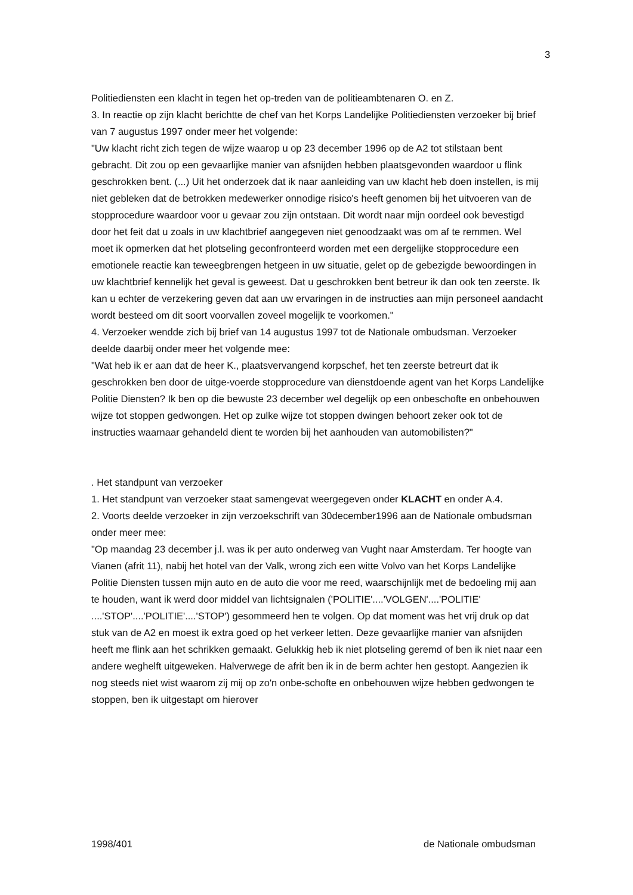3
Politiediensten een klacht in tegen het op-treden van de politieambtenaren O. en Z.
3. In reactie op zijn klacht berichtte de chef van het Korps Landelijke Politiediensten verzoeker bij brief van 7 augustus 1997 onder meer het volgende:
"Uw klacht richt zich tegen de wijze waarop u op 23 december 1996 op de A2 tot stilstaan bent gebracht. Dit zou op een gevaarlijke manier van afsnijden hebben plaatsgevonden waardoor u flink geschrokken bent. (...) Uit het onderzoek dat ik naar aanleiding van uw klacht heb doen instellen, is mij niet gebleken dat de betrokken medewerker onnodige risico's heeft genomen bij het uitvoeren van de stopprocedure waardoor voor u gevaar zou zijn ontstaan. Dit wordt naar mijn oordeel ook bevestigd door het feit dat u zoals in uw klachtbrief aangegeven niet genoodzaakt was om af te remmen. Wel moet ik opmerken dat het plotseling geconfronteerd worden met een dergelijke stopprocedure een emotionele reactie kan teweegbrengen hetgeen in uw situatie, gelet op de gebezigde bewoordingen in uw klachtbrief kennelijk het geval is geweest. Dat u geschrokken bent betreur ik dan ook ten zeerste. Ik kan u echter de verzekering geven dat aan uw ervaringen in de instructies aan mijn personeel aandacht wordt besteed om dit soort voorvallen zoveel mogelijk te voorkomen."
4. Verzoeker wendde zich bij brief van 14 augustus 1997 tot de Nationale ombudsman. Verzoeker deelde daarbij onder meer het volgende mee:
"Wat heb ik er aan dat de heer K., plaatsvervangend korpschef, het ten zeerste betreurt dat ik geschrokken ben door de uitge-voerde stopprocedure van dienstdoende agent van het Korps Landelijke Politie Diensten? Ik ben op die bewuste 23 december wel degelijk op een onbeschofte en onbehouwen wijze tot stoppen gedwongen. Het op zulke wijze tot stoppen dwingen behoort zeker ook tot de instructies waarnaar gehandeld dient te worden bij het aanhouden van automobilisten?"
. Het standpunt van verzoeker
1. Het standpunt van verzoeker staat samengevat weergegeven onder KLACHT en onder A.4.
2. Voorts deelde verzoeker in zijn verzoekschrift van 30december1996 aan de Nationale ombudsman onder meer mee:
"Op maandag 23 december j.l. was ik per auto onderweg van Vught naar Amsterdam. Ter hoogte van Vianen (afrit 11), nabij het hotel van der Valk, wrong zich een witte Volvo van het Korps Landelijke Politie Diensten tussen mijn auto en de auto die voor me reed, waarschijnlijk met de bedoeling mij aan te houden, want ik werd door middel van lichtsignalen ('POLITIE'....'VOLGEN'....'POLITIE' ....'STOP'....'POLITIE'....'STOP') gesommeerd hen te volgen. Op dat moment was het vrij druk op dat stuk van de A2 en moest ik extra goed op het verkeer letten. Deze gevaarlijke manier van afsnijden heeft me flink aan het schrikken gemaakt. Gelukkig heb ik niet plotseling geremd of ben ik niet naar een andere weghelft uitgeweken. Halverwege de afrit ben ik in de berm achter hen gestopt. Aangezien ik nog steeds niet wist waarom zij mij op zo'n onbe-schofte en onbehouwen wijze hebben gedwongen te stoppen, ben ik uitgestapt om hierover
1998/401 de Nationale ombudsman